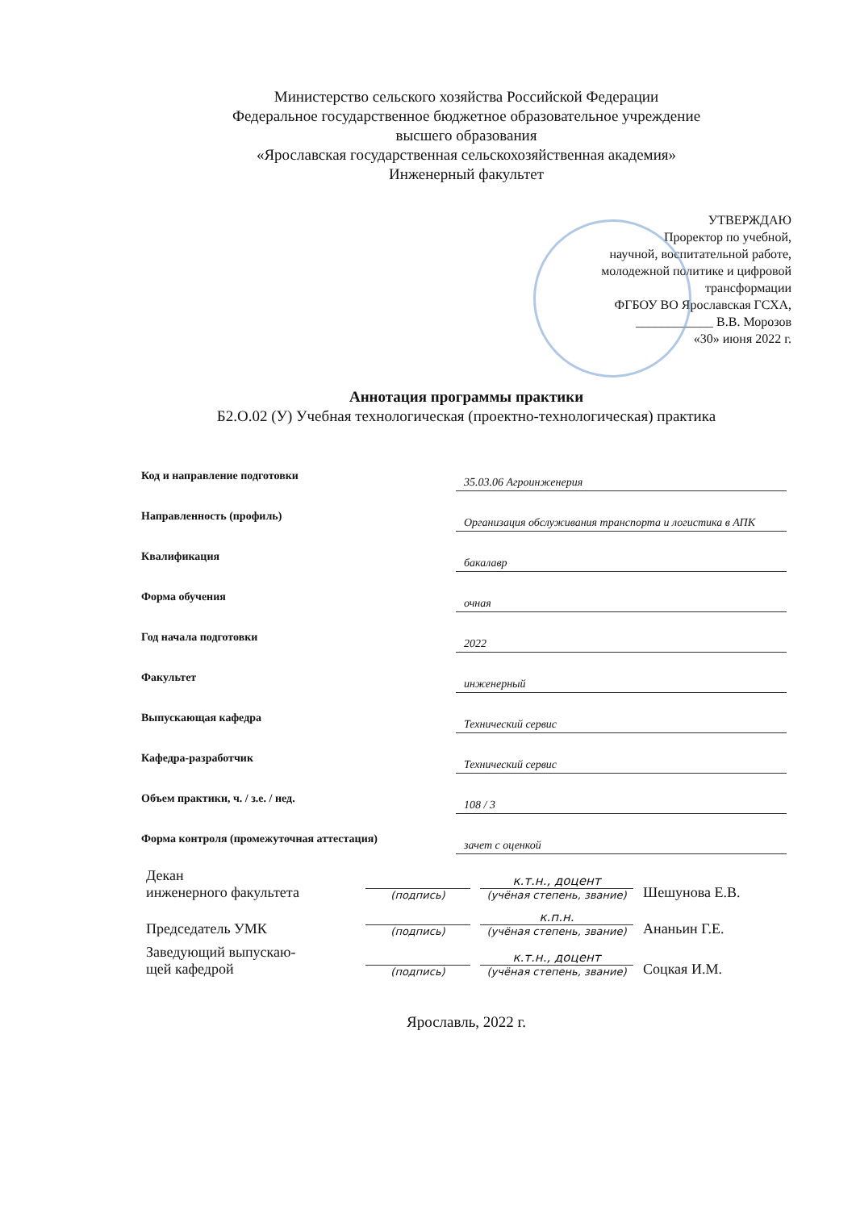Министерство сельского хозяйства Российской Федерации
Федеральное государственное бюджетное образовательное учреждение
высшего образования
«Ярославская государственная сельскохозяйственная академия»
Инженерный факультет
УТВЕРЖДАЮ
Проректор по учебной,
научной, воспитательной работе,
молодежной политике и цифровой
трансформации
ФГБОУ ВО Ярославская ГСХА,
____________ В.В. Морозов
«30» июня 2022 г.
Аннотация программы практики
Б2.О.02 (У) Учебная технологическая (проектно-технологическая) практика
| Код и направление подготовки | 35.03.06 Агроинженерия |
| Направленность (профиль) | Организация обслуживания транспорта и логистика в АПК |
| Квалификация | бакалавр |
| Форма обучения | очная |
| Год начала подготовки | 2022 |
| Факультет | инженерный |
| Выпускающая кафедра | Технический сервис |
| Кафедра-разработчик | Технический сервис |
| Объем практики, ч. / з.е. / нед. | 108 / 3 |
| Форма контроля (промежуточная аттестация) | зачет с оценкой |
| Декан инженерного факультета | (подпись) | к.т.н., доцент (учёная степень, звание) | Шешунова Е.В. |
| Председатель УМК | (подпись) | к.п.н. (учёная степень, звание) | Ананьин Г.Е. |
| Заведующий выпускаю- щей кафедрой | (подпись) | к.т.н., доцент (учёная степень, звание) | Соцкая И.М. |
Ярославль, 2022 г.